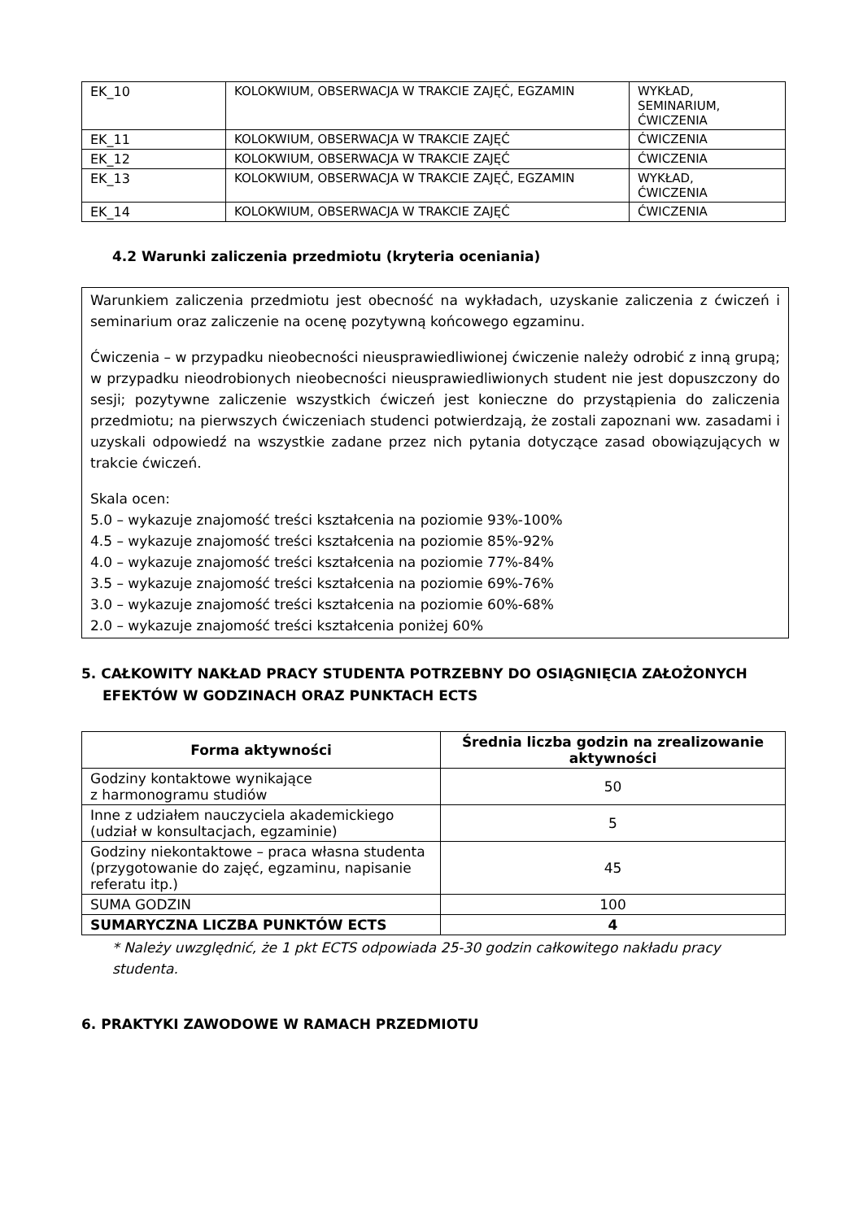| EK_10 | KOLOKWIUM, OBSERWACJA W TRAKCIE ZAJĘĆ, EGZAMIN | WYKŁAD, SEMINARIUM, ĆWICZENIA |
| EK_11 | KOLOKWIUM, OBSERWACJA W TRAKCIE ZAJĘĆ | ĆWICZENIA |
| EK_12 | KOLOKWIUM, OBSERWACJA W TRAKCIE ZAJĘĆ | ĆWICZENIA |
| EK_13 | KOLOKWIUM, OBSERWACJA W TRAKCIE ZAJĘĆ, EGZAMIN | WYKŁAD, ĆWICZENIA |
| EK_14 | KOLOKWIUM, OBSERWACJA W TRAKCIE ZAJĘĆ | ĆWICZENIA |
4.2 Warunki zaliczenia przedmiotu (kryteria oceniania)
Warunkiem zaliczenia przedmiotu jest obecność na wykładach, uzyskanie zaliczenia z ćwiczeń i seminarium oraz zaliczenie na ocenę pozytywną końcowego egzaminu.
Ćwiczenia – w przypadku nieobecności nieusprawiedliwionej ćwiczenie należy odrobić z inną grupą; w przypadku nieodrobionych nieobecności nieusprawiedliwionych student nie jest dopuszczony do sesji; pozytywne zaliczenie wszystkich ćwiczeń jest konieczne do przystąpienia do zaliczenia przedmiotu; na pierwszych ćwiczeniach studenci potwierdzają, że zostali zapoznani ww. zasadami i uzyskali odpowiedź na wszystkie zadane przez nich pytania dotyczące zasad obowiązujących w trakcie ćwiczeń.
Skala ocen:
5.0 – wykazuje znajomość treści kształcenia na poziomie 93%-100%
4.5 – wykazuje znajomość treści kształcenia na poziomie 85%-92%
4.0 – wykazuje znajomość treści kształcenia na poziomie 77%-84%
3.5 – wykazuje znajomość treści kształcenia na poziomie 69%-76%
3.0 – wykazuje znajomość treści kształcenia na poziomie 60%-68%
2.0 – wykazuje znajomość treści kształcenia poniżej 60%
5. CAŁKOWITY NAKŁAD PRACY STUDENTA POTRZEBNY DO OSIĄGNIĘCIA ZAŁOŻONYCH EFEKTÓW W GODZINACH ORAZ PUNKTACH ECTS
| Forma aktywności | Średnia liczba godzin na zrealizowanie aktywności |
| --- | --- |
| Godziny kontaktowe wynikające z harmonogramu studiów | 50 |
| Inne z udziałem nauczyciela akademickiego (udział w konsultacjach, egzaminie) | 5 |
| Godziny niekontaktowe – praca własna studenta (przygotowanie do zajęć, egzaminu, napisanie referatu itp.) | 45 |
| SUMA GODZIN | 100 |
| SUMARYCZNA LICZBA PUNKTÓW ECTS | 4 |
* Należy uwzględnić, że 1 pkt ECTS odpowiada 25-30 godzin całkowitego nakładu pracy studenta.
6. PRAKTYKI ZAWODOWE W RAMACH PRZEDMIOTU